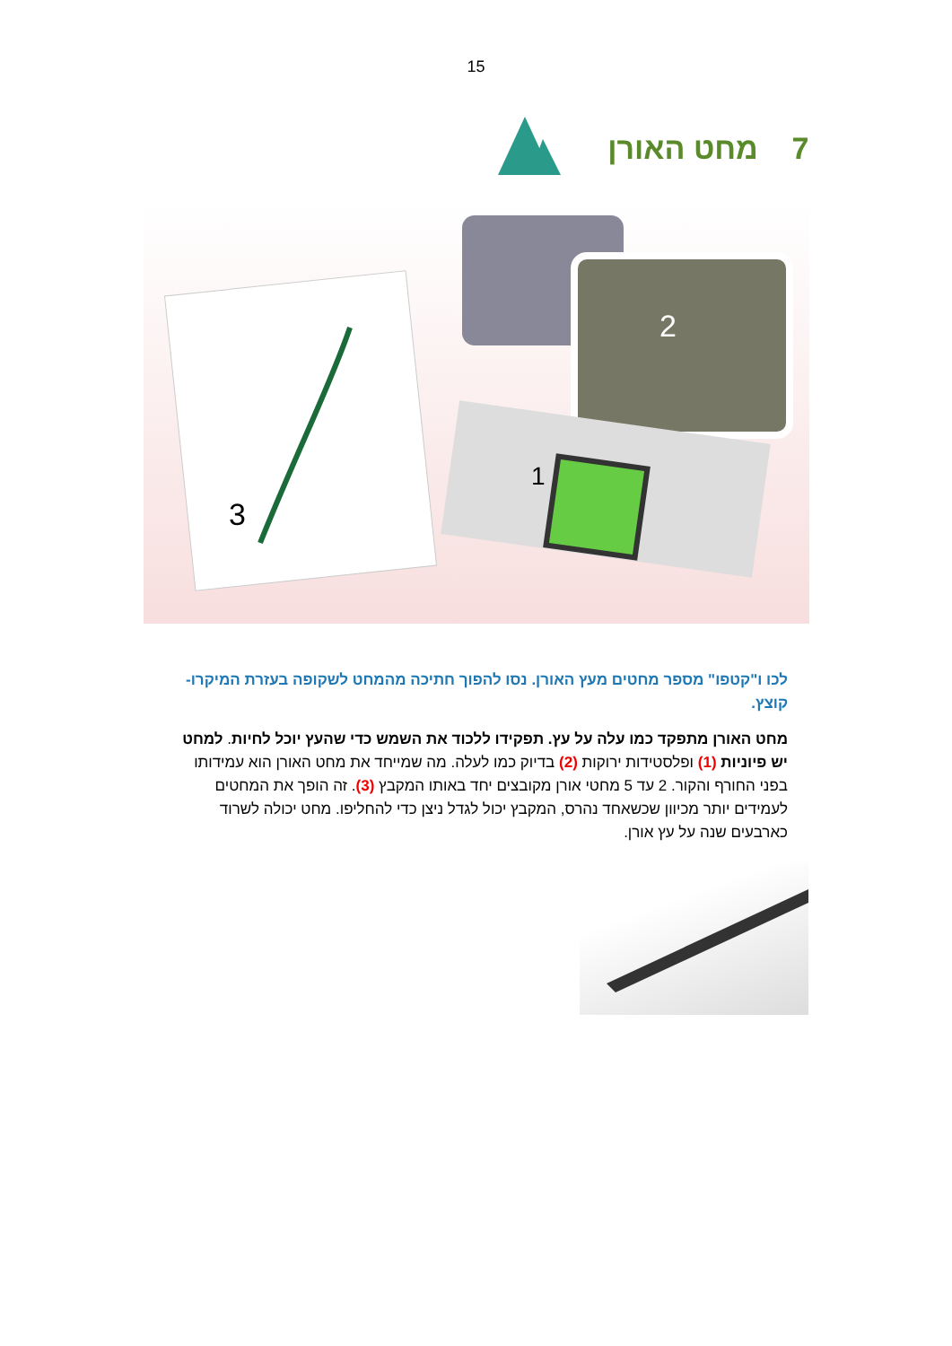15
7 מחט האורן
3
2
1
לכו ו"קטפו" מספר מחטים מעץ האורן. נסו להפוך חתיכה מהמחט לשקופה בעזרת המיקרו-קוצץ.
מחט האורן מתפקד כמו עלה על עץ. תפקידו ללכוד את השמש כדי שהעץ יוכל לחיות. למחט יש פיוניות (1) ופלסטידות ירוקות (2) בדיוק כמו לעלה. מה שמייחד את מחט האורן הוא עמידותו בפני החורף והקור. 2 עד 5 מחטי אורן מקובצים יחד באותו המקבץ (3). זה הופך את המחטים לעמידים יותר מכיוון שכשאחד נהרס, המקבץ יכול לגדל ניצן כדי להחליפו. מחט יכולה לשרוד כארבעים שנה על עץ אורן.